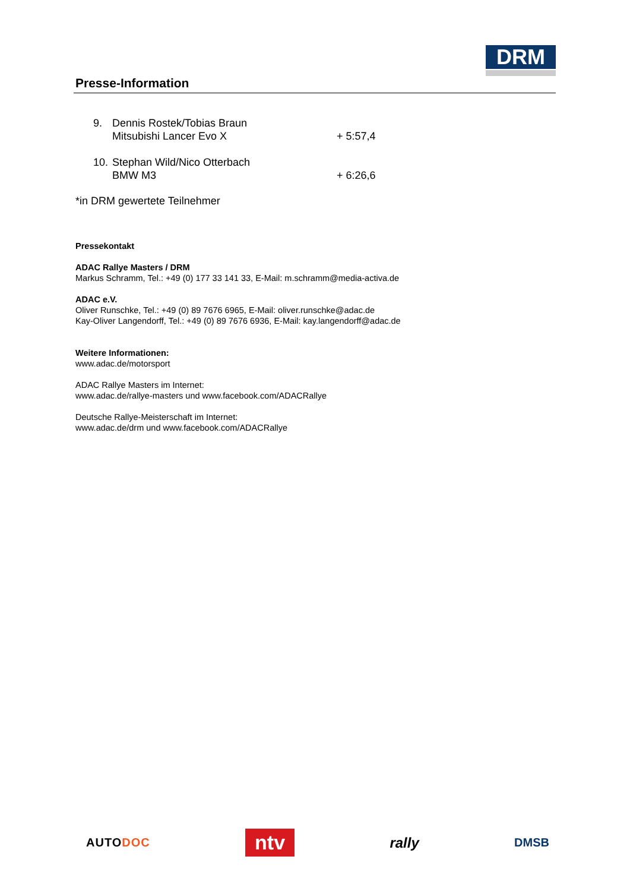Presse-Information
DRM
9. Dennis Rostek/Tobias Braun
Mitsubishi Lancer Evo X
+ 5:57,4
10.
Stephan Wild/Nico Otterbach
BMW M3
+ 6:26,6
*in DRM gewertete Teilnehmer
Pressekontakt
ADAC Rallye Masters / DRM
Markus Schramm, Tel.: +49 (0) 177 33 141 33, E-Mail: m.schramm@media-activa.de
ADAC e.V.
Oliver Runschke, Tel.: +49 (0) 89 7676 6965, E-Mail: oliver.runschke@adac.de
Kay-Oliver Langendorff, Tel.: +49 (0) 89 7676 6936, E-Mail: kay.langendorff@adac.de
Weitere Informationen:
www.adac.de/motorsport
ADAC Rallye Masters im Internet:
www.adac.de/rallye-masters und www.facebook.com/ADACRallye
Deutsche Rallye-Meisterschaft im Internet:
www.adac.de/drm und www.facebook.com/ADACRallye
AUTODOC
ntv
rally
DMSB